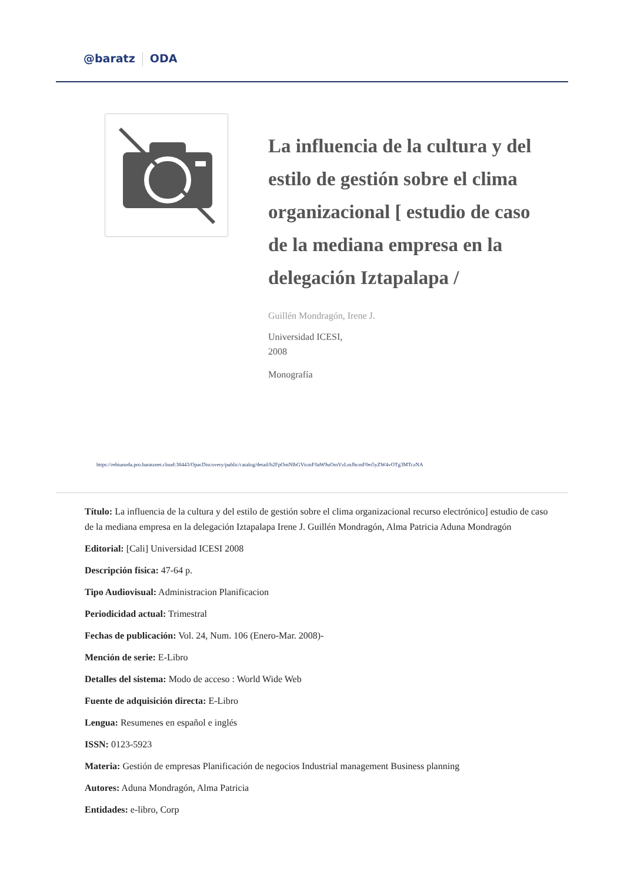@baratz ODA
La influencia de la cultura y del estilo de gestión sobre el clima organizacional [ estudio de caso de la mediana empresa en la delegación Iztapalapa /
Guillén Mondragón, Irene J.
Universidad ICESI,
2008
Monografía
https://rebiunoda.pro.baratznet.cloud:38443/OpacDiscovery/public/catalog/detail/b2FpOmNlbGVicmF0aW9uOmVzLmJhcmF0ei5yZW4vOTg3MTczNA
Título: La influencia de la cultura y del estilo de gestión sobre el clima organizacional recurso electrónico] estudio de caso de la mediana empresa en la delegación Iztapalapa Irene J. Guillén Mondragón, Alma Patricia Aduna Mondragón
Editorial: [Cali] Universidad ICESI 2008
Descripción física: 47-64 p.
Tipo Audiovisual: Administracion Planificacion
Periodicidad actual: Trimestral
Fechas de publicación: Vol. 24, Num. 106 (Enero-Mar. 2008)-
Mención de serie: E-Libro
Detalles del sistema: Modo de acceso : World Wide Web
Fuente de adquisición directa: E-Libro
Lengua: Resumenes en español e inglés
ISSN: 0123-5923
Materia: Gestión de empresas Planificación de negocios Industrial management Business planning
Autores: Aduna Mondragón, Alma Patricia
Entidades: e-libro, Corp